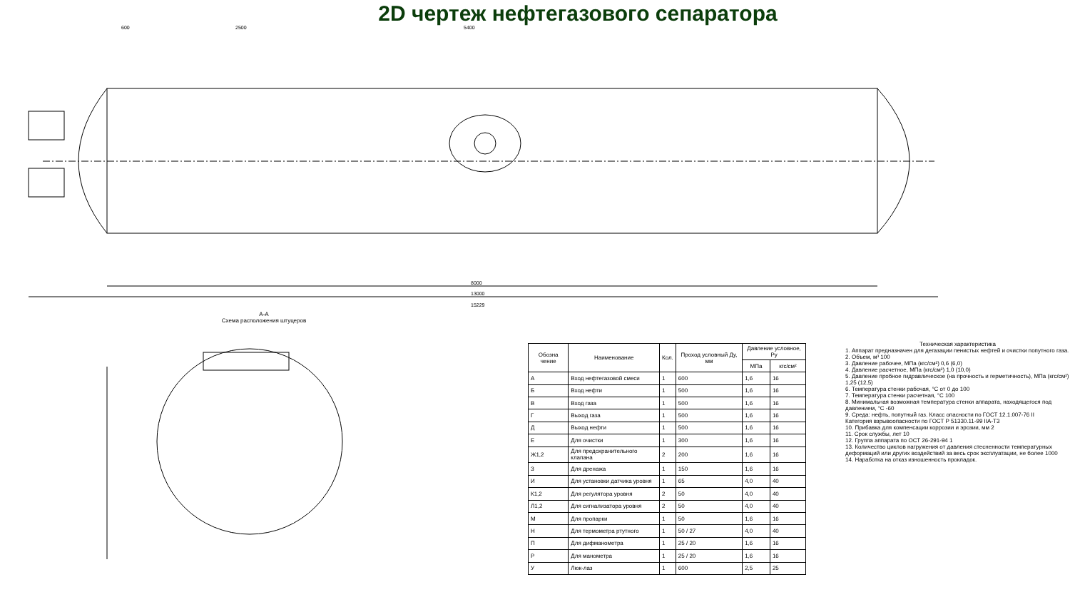2D чертеж нефтегазового сепаратора
600
2500
5400
8000
13000
15229
A-A
Схема расположения штуцеров
| Обозна чение | Наименование | Кол. | Проход условный Ду, мм | Давление условное, Ру | |
| --- | --- | --- | --- | --- | --- |
| | | | | МПа | кгс/см² |
| А | Вход нефтегазовой смеси | 1 | 600 | 1,6 | 16 |
| Б | Вход нефти | 1 | 500 | 1,6 | 16 |
| В | Вход газа | 1 | 500 | 1,6 | 16 |
| Г | Выход газа | 1 | 500 | 1,6 | 16 |
| Д | Выход нефти | 1 | 500 | 1,6 | 16 |
| Е | Для очистки | 1 | 300 | 1,6 | 16 |
| Ж1,2 | Для предохранительного клапана | 2 | 200 | 1,6 | 16 |
| З | Для дренажа | 1 | 150 | 1,6 | 16 |
| И | Для установки датчика уровня | 1 | 65 | 4,0 | 40 |
| К1,2 | Для регулятора уровня | 2 | 50 | 4,0 | 40 |
| Л1,2 | Для сигнализатора уровня | 2 | 50 | 4,0 | 40 |
| М | Для пропарки | 1 | 50 | 1,6 | 16 |
| Н | Для термометра ртутного | 1 | 50 / 27 | 4,0 | 40 |
| П | Для дифманометра | 1 | 25 / 20 | 1,6 | 16 |
| Р | Для манометра | 1 | 25 / 20 | 1,6 | 16 |
| У | Люк-лаз | 1 | 600 | 2,5 | 25 |
Техническая характеристика
1. Аппарат предназначен для дегазации пенистых нефтей и очистки попутного газа.
2. Объем, м³ 100
3. Давление рабочее, МПа (кгс/см²) 0,6 (6,0)
4. Давление расчетное, МПа (кгс/см²) 1,0 (10,0)
5. Давление пробное гидравлическое (на прочность и герметичность), МПа (кгс/см²) 1,25 (12,5)
6. Температура стенки рабочая, °С от 0 до 100
7. Температура стенки расчетная, °С 100
8. Минимальная возможная температура стенки аппарата, находящегося под давлением, °С -60
9. Среда: нефть, попутный газ. Класс опасности по ГОСТ 12.1.007-76 II
Категория взрывоопасности по ГОСТ Р 51330.11-99 IIA-T3
10. Прибавка для компенсации коррозии и эрозии, мм 2
11. Срок службы, лет 10
12. Группа аппарата по ОСТ 26-291-94 1
13. Количество циклов нагружения от давления стесненности температурных деформаций или других воздействий за весь срок эксплуатации, не более 1000
14. Наработка на отказ изношенность прокладок.